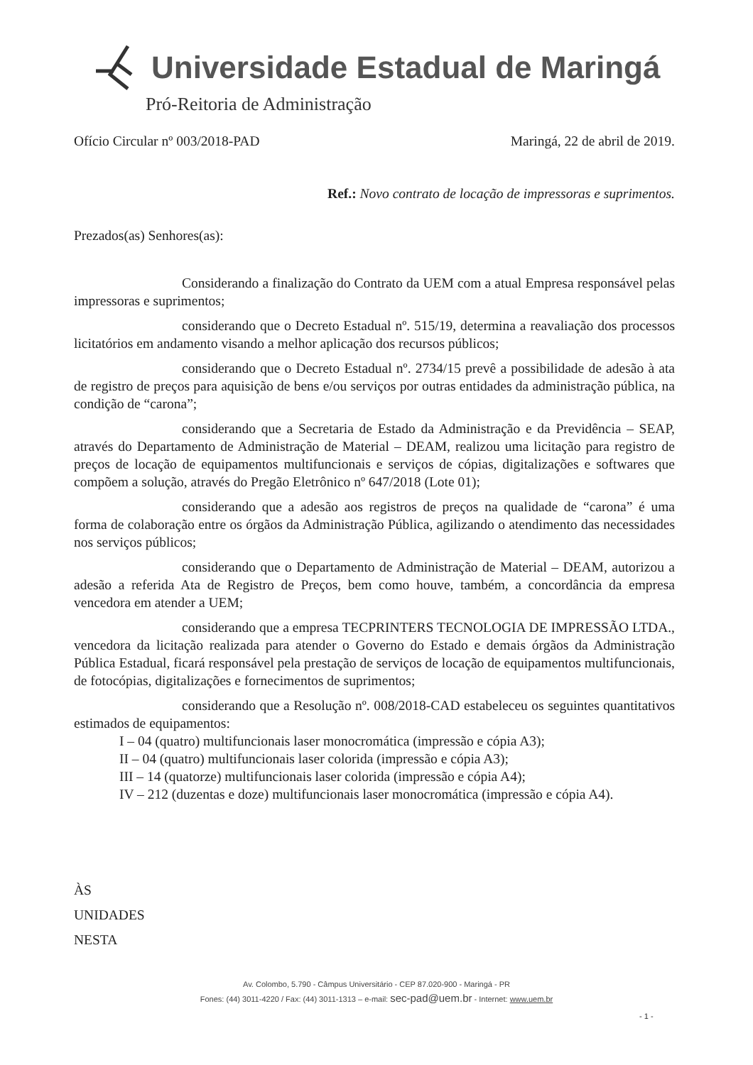Universidade Estadual de Maringá
Pró-Reitoria de Administração
Ofício Circular nº 003/2018-PAD Maringá, 22 de abril de 2019.
Ref.: Novo contrato de locação de impressoras e suprimentos.
Prezados(as) Senhores(as):
Considerando a finalização do Contrato da UEM com a atual Empresa responsável pelas impressoras e suprimentos;
considerando que o Decreto Estadual nº. 515/19, determina a reavaliação dos processos licitatórios em andamento visando a melhor aplicação dos recursos públicos;
considerando que o Decreto Estadual nº. 2734/15 prevê a possibilidade de adesão à ata de registro de preços para aquisição de bens e/ou serviços por outras entidades da administração pública, na condição de “carona”;
considerando que a Secretaria de Estado da Administração e da Previdência – SEAP, através do Departamento de Administração de Material – DEAM, realizou uma licitação para registro de preços de locação de equipamentos multifuncionais e serviços de cópias, digitalizações e softwares que compõem a solução, através do Pregão Eletrônico nº 647/2018 (Lote 01);
considerando que a adesão aos registros de preços na qualidade de “carona” é uma forma de colaboração entre os órgãos da Administração Pública, agilizando o atendimento das necessidades nos serviços públicos;
considerando que o Departamento de Administração de Material – DEAM, autorizou a adesão a referida Ata de Registro de Preços, bem como houve, também, a concordância da empresa vencedora em atender a UEM;
considerando que a empresa TECPRINTERS TECNOLOGIA DE IMPRESSÃO LTDA., vencedora da licitação realizada para atender o Governo do Estado e demais órgãos da Administração Pública Estadual, ficará responsável pela prestação de serviços de locação de equipamentos multifuncionais, de fotocópias, digitalizações e fornecimentos de suprimentos;
considerando que a Resolução nº. 008/2018-CAD estabeleceu os seguintes quantitativos estimados de equipamentos:
I – 04 (quatro) multifuncionais laser monocromática (impressão e cópia A3);
II – 04 (quatro) multifuncionais laser colorida (impressão e cópia A3);
III – 14 (quatorze) multifuncionais laser colorida (impressão e cópia A4);
IV – 212 (duzentas e doze) multifuncionais laser monocromática (impressão e cópia A4).
ÀS
UNIDADES
NESTA
Av. Colombo, 5.790 - Câmpus Universitário - CEP 87.020-900 - Maringá - PR
Fones: (44) 3011-4220 / Fax: (44) 3011-1313 – e-mail: sec-pad@uem.br - Internet: www.uem.br
- 1 -